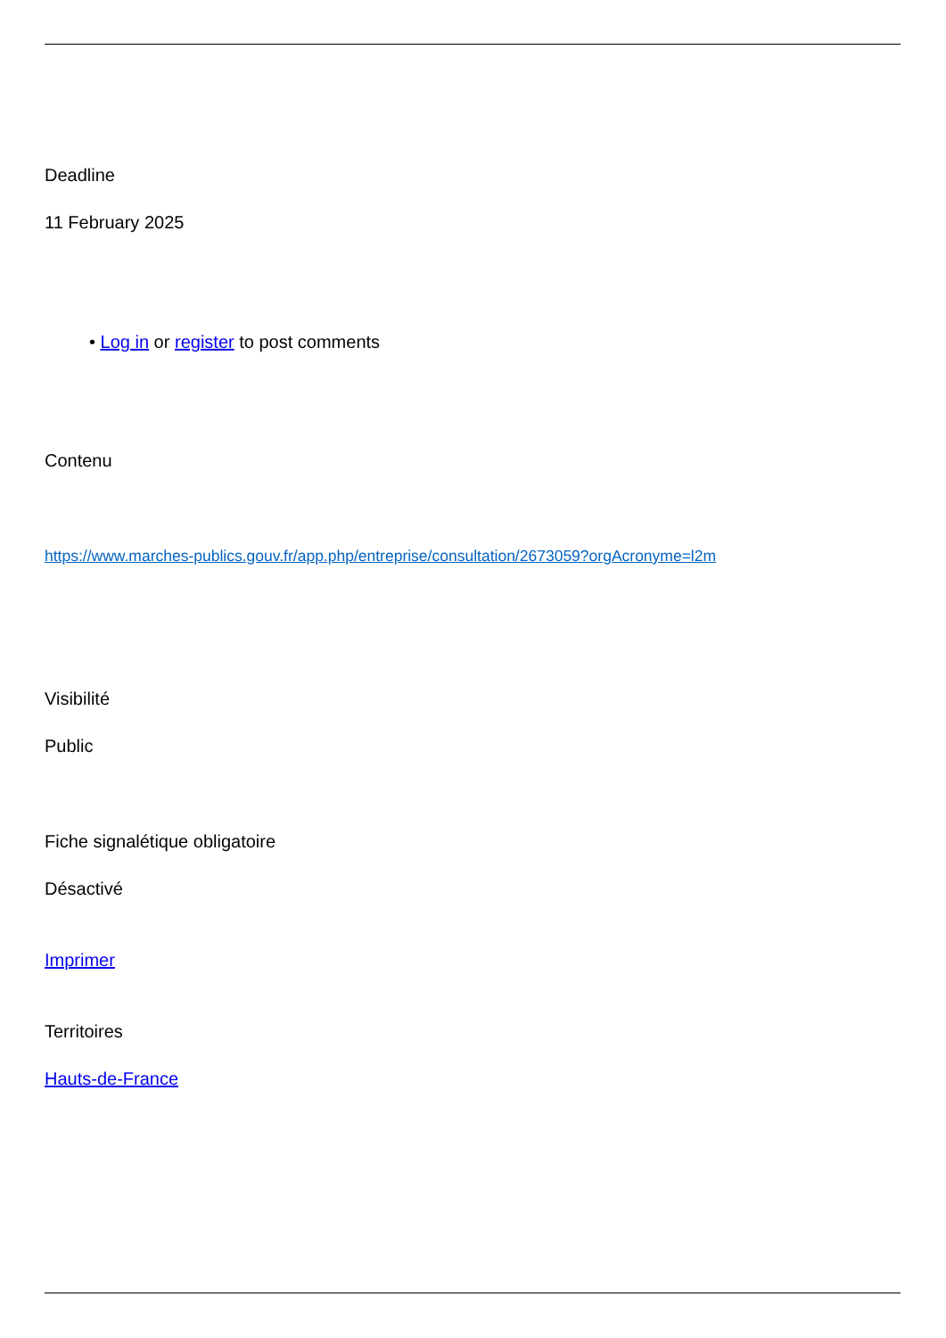Deadline
11 February 2025
• Log in or register to post comments
Contenu
https://www.marches-publics.gouv.fr/app.php/entreprise/consultation/2673059?orgAcronyme=l2m
Visibilité
Public
Fiche signalétique obligatoire
Désactivé
Imprimer
Territoires
Hauts-de-France